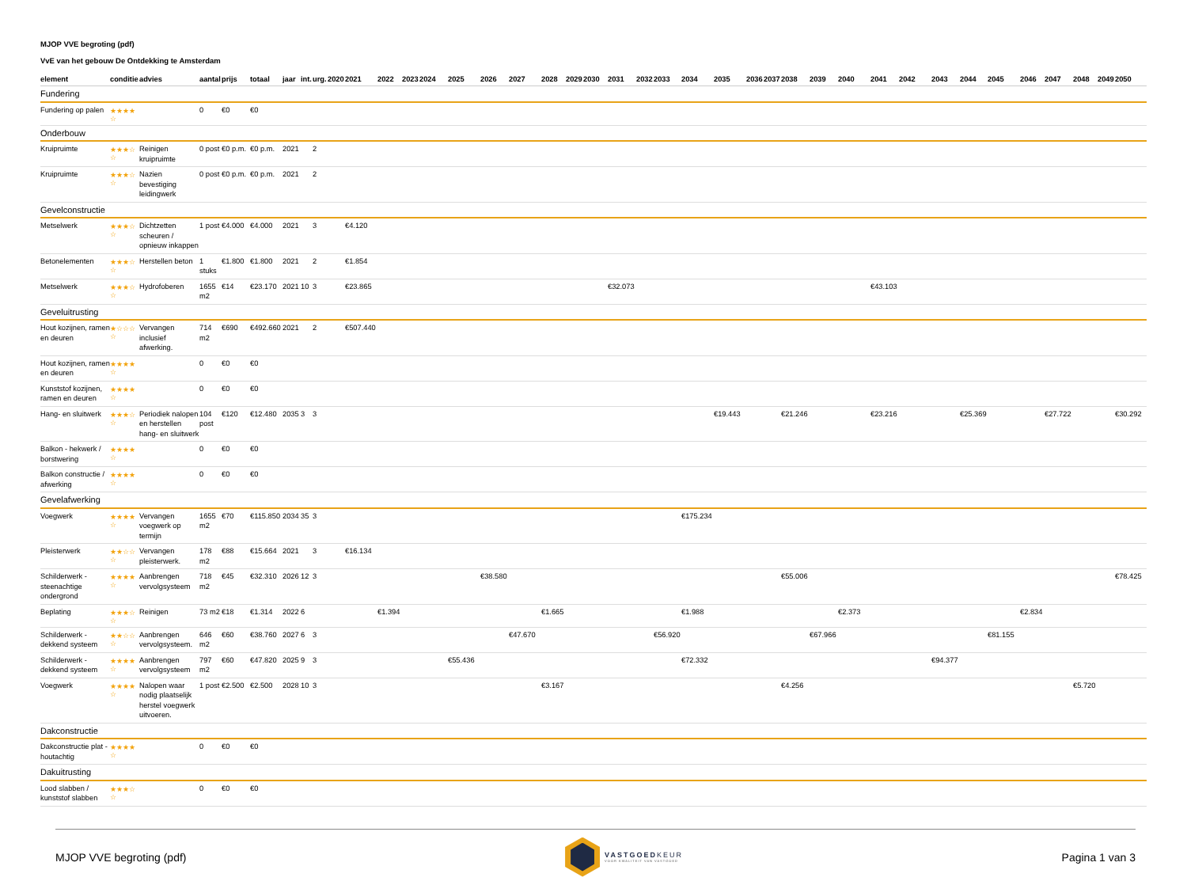MJOP VVE begroting (pdf)
VvE van het gebouw De Ontdekking te Amsterdam
| element | conditie | advies | aantal | prijs | totaal | jaar | int. | urg. | 2020 | 2021 | 2022 | 2023 | 2024 | 2025 | 2026 | 2027 | 2028 | 2029 | 2030 | 2031 | 2032 | 2033 | 2034 | 2035 | 2036 | 2037 | 2038 | 2039 | 2040 | 2041 | 2042 | 2043 | 2044 | 2045 | 2046 | 2047 | 2048 | 2049 | 2050 |
| --- | --- | --- | --- | --- | --- | --- | --- | --- | --- | --- | --- | --- | --- | --- | --- | --- | --- | --- | --- | --- | --- | --- | --- | --- | --- | --- | --- | --- | --- | --- | --- | --- | --- | --- | --- | --- | --- | --- | --- |
| Fundering | | | | | | | | | | | | | | | | | | | | | | | | | | | | | | | | | | | | | | | |
| Fundering op palen | ★★★★ ☆ | | 0 | €0 | €0 | | | | | | | | | | | | | | | | | | | | | | | | | | | | | | | | | | |
| Onderbouw | | | | | | | | | | | | | | | | | | | | | | | | | | | | | | | | | | | | | | | |
| Kruipruimte | ★★★☆ ☆ | Reinigen kruipruimte | 0 post | €0 p.m. | €0 p.m. | 2021 | | 2 | | | | | | | | | | | | | | | | | | | | | | | | | | | | | | | |
| Kruipruimte | ★★★☆ ☆ | Nazien bevestiging leidingwerk | 0 post | €0 p.m. | €0 p.m. | 2021 | | 2 | | | | | | | | | | | | | | | | | | | | | | | | | | | | | | | |
| Gevelconstructie | | | | | | | | | | | | | | | | | | | | | | | | | | | | | | | | | | | | | | | |
| Metselwerk | ★★★☆ ☆ | Dichtzetten scheuren / opnieuw inkappen | 1 post | €4.000 | €4.000 | 2021 | | 3 | | €4.120 | | | | | | | | | | | | | | | | | | | | | | | | | | | | | |
| Betonelementen | ★★★☆ ☆ | Herstellen beton | 1 stuks | €1.800 | €1.800 | 2021 | | 2 | | €1.854 | | | | | | | | | | | | | | | | | | | | | | | | | | | | | |
| Metselwerk | ★★★☆ ☆ | Hydrofoberen | 1655 m2 | €14 | €23.170 | 2021 | 10 | 3 | | €23.865 | | | | | | | | | | €32.073 | | | | | | | | | | €43.103 | | | | | | | | | |
| Geveluitrusting | | | | | | | | | | | | | | | | | | | | | | | | | | | | | | | | | | | | | | | |
| Hout kozijnen, ramen en deuren | ★☆☆☆ ☆ | Vervangen inclusief afwerking. | 714 m2 | €690 | €492.660 | 2021 | | 2 | | €507.440 | | | | | | | | | | | | | | | | | | | | | | | | | | | | | |
| Hout kozijnen, ramen en deuren | ★★★★ ☆ | | 0 | €0 | €0 | | | | | | | | | | | | | | | | | | | | | | | | | | | | | | | | | | |
| Kunststof kozijnen, ramen en deuren | ★★★★ ☆ | | 0 | €0 | €0 | | | | | | | | | | | | | | | | | | | | | | | | | | | | | | | | | | |
| Hang- en sluitwerk | ★★★☆ ☆ | Periodiek nalopen en herstellen hang- en sluitwerk | 104 post | €120 | €12.480 | 2035 | 3 | 3 | | | | | | | | | | | | | | | | €19.443 | | | €21.246 | | | €23.216 | | | €25.369 | | | €27.722 | | | €30.292 |
| Balkon - hekwerk / borstwering | ★★★★ ☆ | | 0 | €0 | €0 | | | | | | | | | | | | | | | | | | | | | | | | | | | | | | | | | | |
| Balkon constructie / afwerking | ★★★★ ☆ | | 0 | €0 | €0 | | | | | | | | | | | | | | | | | | | | | | | | | | | | | | | | | | |
| Gevelafwerking | | | | | | | | | | | | | | | | | | | | | | | | | | | | | | | | | | | | | | | |
| Voegwerk | ★★★★ ☆ | Vervangen voegwerk op termijn | 1655 m2 | €70 | €115.850 | 2034 | 35 | 3 | | | | | | | | | | | | | | | €175.234 | | | | | | | | | | | | | | | | |
| Pleisterwerk | ★★☆☆ ☆ | Vervangen pleisterwerk. | 178 m2 | €88 | €15.664 | 2021 | | 3 | | €16.134 | | | | | | | | | | | | | | | | | | | | | | | | | | | | | |
| Schilderwerk - steenachtige ondergrond | ★★★★ ☆ | Aanbrengen vervolgsysteem | 718 m2 | €45 | €32.310 | 2026 | 12 | 3 | | | | | | | €38.580 | | | | | | | | | | | | €55.006 | | | | | | | | | | | | €78.425 |
| Beplating | ★★★☆ ☆ | Reinigen | 73 m2 | €18 | €1.314 | 2022 | 6 | | | | €1.394 | | | | | | €1.665 | | | | | | €1.988 | | | | | | €2.373 | | | | | | €2.834 | | | | |
| Schilderwerk - dekkend systeem | ★★☆☆ ☆ | Aanbrengen vervolgsysteem. | 646 m2 | €60 | €38.760 | 2027 | 6 | 3 | | | | | | | | €47.670 | | | | | | €56.920 | | | | | | €67.966 | | | | | | €81.155 | | | | | |
| Schilderwerk - dekkend systeem | ★★★★ ☆ | Aanbrengen vervolgsysteem | 797 m2 | €60 | €47.820 | 2025 | 9 | 3 | | | | | | €55.436 | | | | | | | | | €72.332 | | | | | | | | | €94.377 | | | | | | | |
| Voegwerk | ★★★★ ☆ | Nalopen waar nodig plaatselijk herstel voegwerk uitvoeren. | 1 post | €2.500 | €2.500 | 2028 | 10 | 3 | | | | | | | | | €3.167 | | | | | | | | | | €4.256 | | | | | | | | | | €5.720 | | |
| Dakconstructie | | | | | | | | | | | | | | | | | | | | | | | | | | | | | | | | | | | | | | | |
| Dakconstructie plat - houtachtig | ★★★★ ☆ | | 0 | €0 | €0 | | | | | | | | | | | | | | | | | | | | | | | | | | | | | | | | | | |
| Dakuitrusting | | | | | | | | | | | | | | | | | | | | | | | | | | | | | | | | | | | | | | | |
| Lood slabben / kunststof slabben | ★★★☆ ☆ | | 0 | €0 | €0 | | | | | | | | | | | | | | | | | | | | | | | | | | | | | | | | | | |
MJOP VVE begroting (pdf)
VASTGOEDKEUR
VOOR KWALITEIT VAN VASTGOED
Pagina 1 van 3